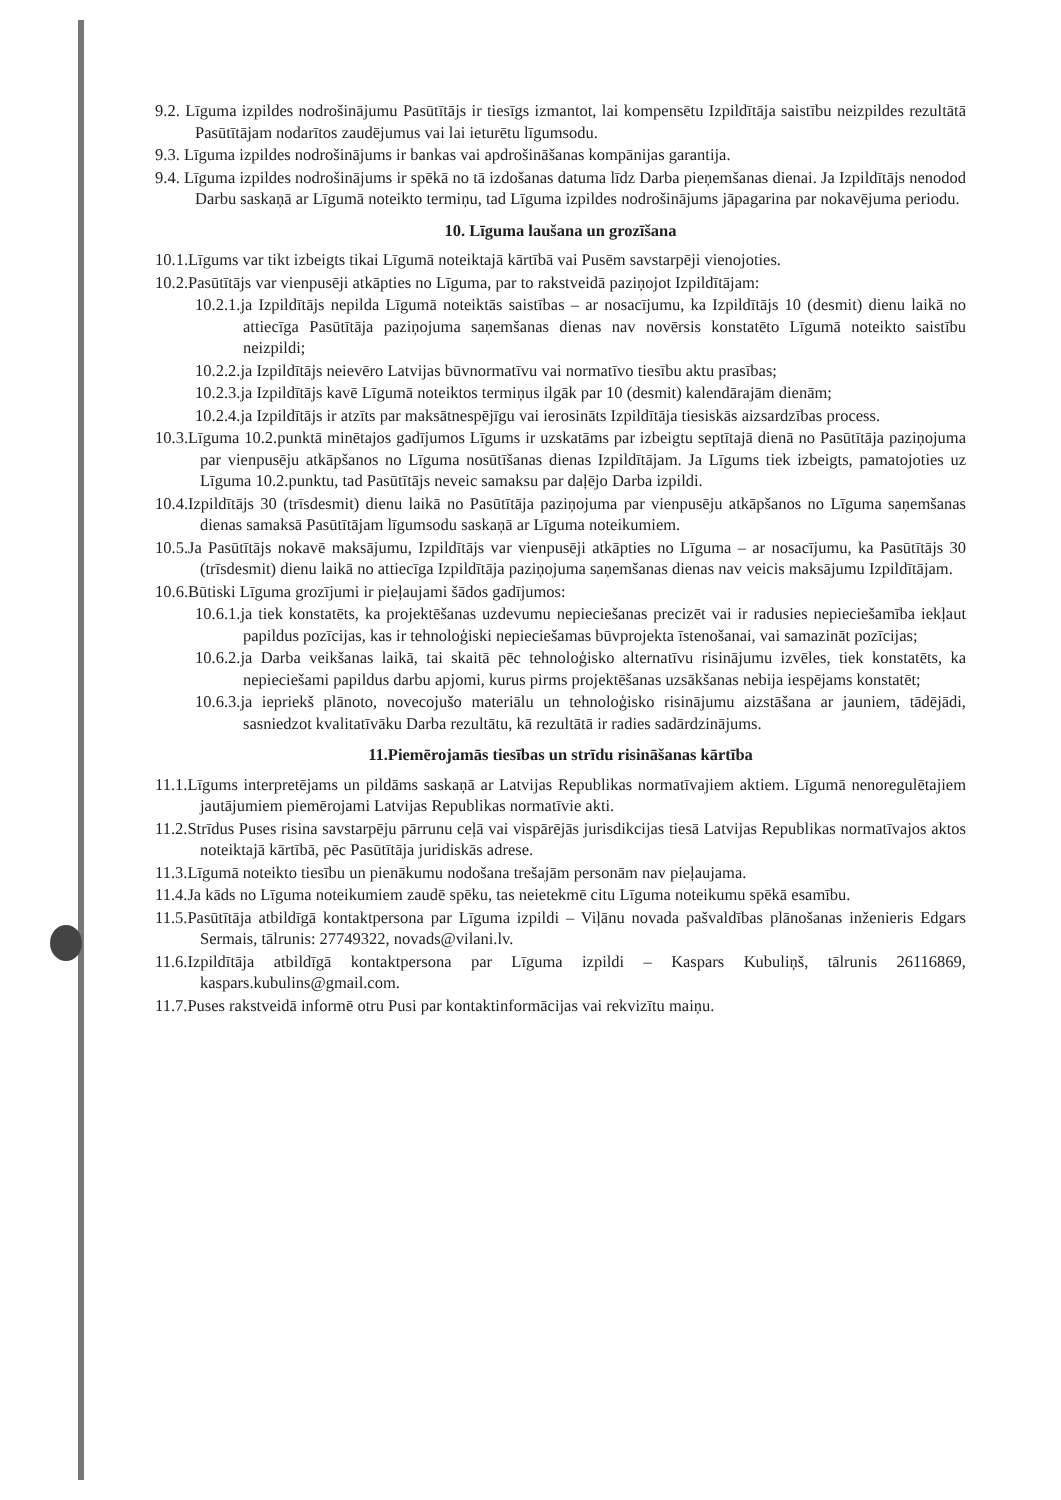9.2. Līguma izpildes nodrošinājumu Pasūtītājs ir tiesīgs izmantot, lai kompensētu Izpildītāja saistību neizpildes rezultātā Pasūtītājam nodarītos zaudējumus vai lai ieturētu līgumsodu.
9.3. Līguma izpildes nodrošinājums ir bankas vai apdrošināšanas kompānijas garantija.
9.4. Līguma izpildes nodrošinājums ir spēkā no tā izdošanas datuma līdz Darba pieņemšanas dienai. Ja Izpildītājs nenodod Darbu saskaņā ar Līgumā noteikto termiņu, tad Līguma izpildes nodrošinājums jāpagarina par nokavējuma periodu.
10. Līguma laušana un grozīšana
10.1.Līgums var tikt izbeigts tikai Līgumā noteiktajā kārtībā vai Pusēm savstarpēji vienojoties.
10.2.Pasūtītājs var vienpusēji atkāpties no Līguma, par to rakstveidā paziņojot Izpildītājam:
10.2.1.ja Izpildītājs nepilda Līgumā noteiktās saistības – ar nosacījumu, ka Izpildītājs 10 (desmit) dienu laikā no attiecīga Pasūtītāja paziņojuma saņemšanas dienas nav novērsis konstatēto Līgumā noteikto saistību neizpildi;
10.2.2.ja Izpildītājs neievēro Latvijas būvnormatīvu vai normatīvo tiesību aktu prasības;
10.2.3.ja Izpildītājs kavē Līgumā noteiktos termiņus ilgāk par 10 (desmit) kalendārajām dienām;
10.2.4.ja Izpildītājs ir atzīts par maksātnespējīgu vai ierosināts Izpildītāja tiesiskās aizsardzības process.
10.3.Līguma 10.2.punktā minētajos gadījumos Līgums ir uzskatāms par izbeigtu septītajā dienā no Pasūtītāja paziņojuma par vienpusēju atkāpšanos no Līguma nosūtīšanas dienas Izpildītājam. Ja Līgums tiek izbeigts, pamatojoties uz Līguma 10.2.punktu, tad Pasūtītājs neveic samaksu par daļējo Darba izpildi.
10.4.Izpildītājs 30 (trīsdesmit) dienu laikā no Pasūtītāja paziņojuma par vienpusēju atkāpšanos no Līguma saņemšanas dienas samaksā Pasūtītājam līgumsodu saskaņā ar Līguma noteikumiem.
10.5.Ja Pasūtītājs nokavē maksājumu, Izpildītājs var vienpusēji atkāpties no Līguma – ar nosacījumu, ka Pasūtītājs 30 (trīsdesmit) dienu laikā no attiecīga Izpildītāja paziņojuma saņemšanas dienas nav veicis maksājumu Izpildītājam.
10.6.Būtiski Līguma grozījumi ir pieļaujami šādos gadījumos:
10.6.1.ja tiek konstatēts, ka projektēšanas uzdevumu nepieciešanas precizēt vai ir radusies nepieciešamība iekļaut papildus pozīcijas, kas ir tehnoloģiski nepieciešamas būvprojekta īstenošanai, vai samazināt pozīcijas;
10.6.2.ja Darba veikšanas laikā, tai skaitā pēc tehnoloģisko alternatīvu risinājumu izvēles, tiek konstatēts, ka nepieciešami papildus darbu apjomi, kurus pirms projektēšanas uzsākšanas nebija iespējams konstatēt;
10.6.3.ja iepriekš plānoto, novecojušo materiālu un tehnoloģisko risinājumu aizstāšana ar jauniem, tādējādi, sasniedzot kvalitatīvāku Darba rezultātu, kā rezultātā ir radies sadārdzinājums.
11.Piemērojamās tiesības un strīdu risināšanas kārtība
11.1.Līgums interpretējams un pildāms saskaņā ar Latvijas Republikas normatīvajiem aktiem. Līgumā nenoregulētajiem jautājumiem piemērojami Latvijas Republikas normatīvie akti.
11.2.Strīdus Puses risina savstarpēju pārrunu ceļā vai vispārējās jurisdikcijas tiesā Latvijas Republikas normatīvajos aktos noteiktajā kārtībā, pēc Pasūtītāja juridiskās adrese.
11.3.Līgumā noteikto tiesību un pienākumu nodošana trešajām personām nav pieļaujama.
11.4.Ja kāds no Līguma noteikumiem zaudē spēku, tas neietekmē citu Līguma noteikumu spēkā esamību.
11.5.Pasūtītāja atbildīgā kontaktpersona par Līguma izpildi – Viļānu novada pašvaldības plānošanas inženieris Edgars Sermais, tālrunis: 27749322, novads@vilani.lv.
11.6.Izpildītāja atbildīgā kontaktpersona par Līguma izpildi – Kaspars Kubuliņš, tālrunis 26116869, kaspars.kubulins@gmail.com.
11.7.Puses rakstveidā informē otru Pusi par kontaktinformācijas vai rekvizītu maiņu.